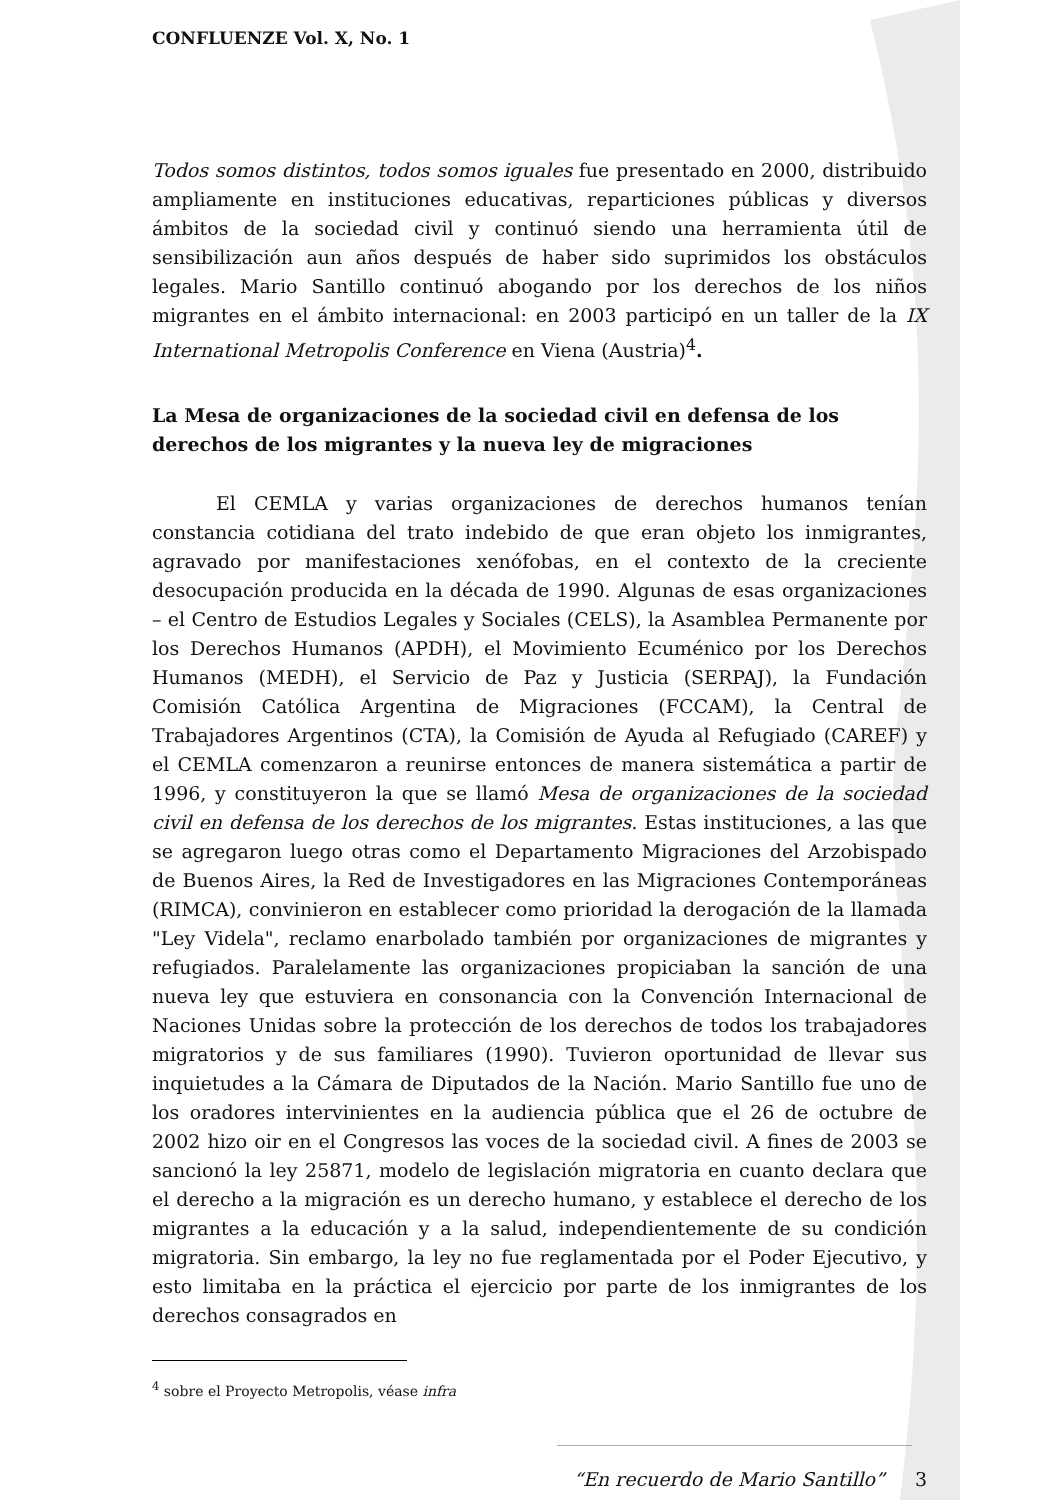CONFLUENZE Vol. X, No. 1
Todos somos distintos, todos somos iguales fue presentado en 2000, distribuido ampliamente en instituciones educativas, reparticiones públicas y diversos ámbitos de la sociedad civil y continuó siendo una herramienta útil de sensibilización aun años después de haber sido suprimidos los obstáculos legales. Mario Santillo continuó abogando por los derechos de los niños migrantes en el ámbito internacional: en 2003 participó en un taller de la IX International Metropolis Conference en Viena (Austria)<sup>4</sup>.
La Mesa de organizaciones de la sociedad civil en defensa de los derechos de los migrantes y la nueva ley de migraciones
El CEMLA y varias organizaciones de derechos humanos tenían constancia cotidiana del trato indebido de que eran objeto los inmigrantes, agravado por manifestaciones xenófobas, en el contexto de la creciente desocupación producida en la década de 1990. Algunas de esas organizaciones – el Centro de Estudios Legales y Sociales (CELS), la Asamblea Permanente por los Derechos Humanos (APDH), el Movimiento Ecuménico por los Derechos Humanos (MEDH), el Servicio de Paz y Justicia (SERPAJ), la Fundación Comisión Católica Argentina de Migraciones (FCCAM), la Central de Trabajadores Argentinos (CTA), la Comisión de Ayuda al Refugiado (CAREF) y el CEMLA comenzaron a reunirse entonces de manera sistemática a partir de 1996, y constituyeron la que se llamó Mesa de organizaciones de la sociedad civil en defensa de los derechos de los migrantes. Estas instituciones, a las que se agregaron luego otras como el Departamento Migraciones del Arzobispado de Buenos Aires, la Red de Investigadores en las Migraciones Contemporáneas (RIMCA), convinieron en establecer como prioridad la derogación de la llamada "Ley Videla", reclamo enarbolado también por organizaciones de migrantes y refugiados. Paralelamente las organizaciones propiciaban la sanción de una nueva ley que estuviera en consonancia con la Convención Internacional de Naciones Unidas sobre la protección de los derechos de todos los trabajadores migratorios y de sus familiares (1990). Tuvieron oportunidad de llevar sus inquietudes a la Cámara de Diputados de la Nación. Mario Santillo fue uno de los oradores intervinientes en la audiencia pública que el 26 de octubre de 2002 hizo oir en el Congresos las voces de la sociedad civil. A fines de 2003 se sancionó la ley 25871, modelo de legislación migratoria en cuanto declara que el derecho a la migración es un derecho humano, y establece el derecho de los migrantes a la educación y a la salud, independientemente de su condición migratoria. Sin embargo, la ley no fue reglamentada por el Poder Ejecutivo, y esto limitaba en la práctica el ejercicio por parte de los inmigrantes de los derechos consagrados en
<sup>4</sup> sobre el Proyecto Metropolis, véase infra
“En recuerdo de Mario Santillo” 3